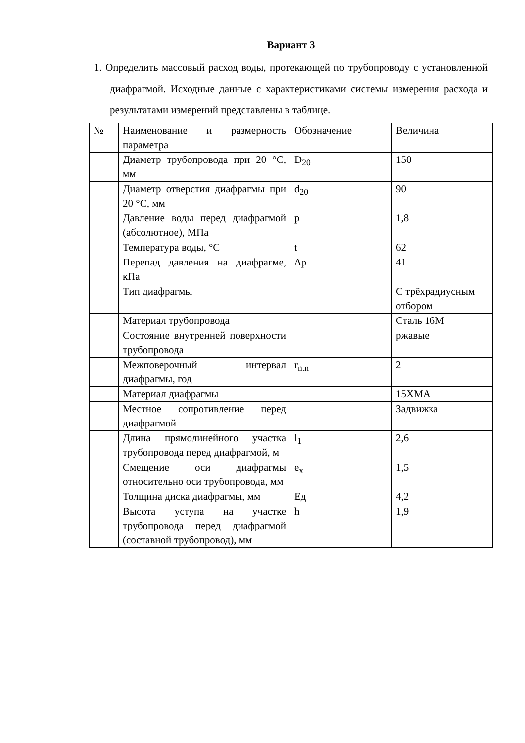Вариант 3
1. Определить массовый расход воды, протекающей по трубопроводу с установленной диафрагмой. Исходные данные с характеристиками системы измерения расхода и результатами измерений представлены в таблице.
| № | Наименование и размерность параметра | Обозначение | Величина |
| | Диаметр трубопровода при 20 °C, мм | D<sub>20</sub> | 150 |
| | Диаметр отверстия диафрагмы при 20 °C, мм | d<sub>20</sub> | 90 |
| | Давление воды перед диафрагмой (абсолютное), МПа | p | 1,8 |
| | Температура воды, °C | t | 62 |
| | Перепад давления на диафрагме, кПа | Δp | 41 |
| | Тип диафрагмы | | С трёхрадиусным отбором |
| | Материал трубопровода | | Сталь 16М |
| | Состояние внутренней поверхности трубопровода | | ржавые |
| | Межповерочный интервал диафрагмы, год | r<sub>n.n</sub> | 2 |
| | Материал диафрагмы | | 15ХМА |
| | Местное сопротивление перед диафрагмой | | Задвижка |
| | Длина прямолинейного участка трубопровода перед диафрагмой, м | l<sub>1</sub> | 2,6 |
| | Смещение оси диафрагмы относительно оси трубопровода, мм | e<sub>x</sub> | 1,5 |
| | Толщина диска диафрагмы, мм | Eд | 4,2 |
| | Высота уступа на участке трубопровода перед диафрагмой (составной трубопровод), мм | h | 1,9 |